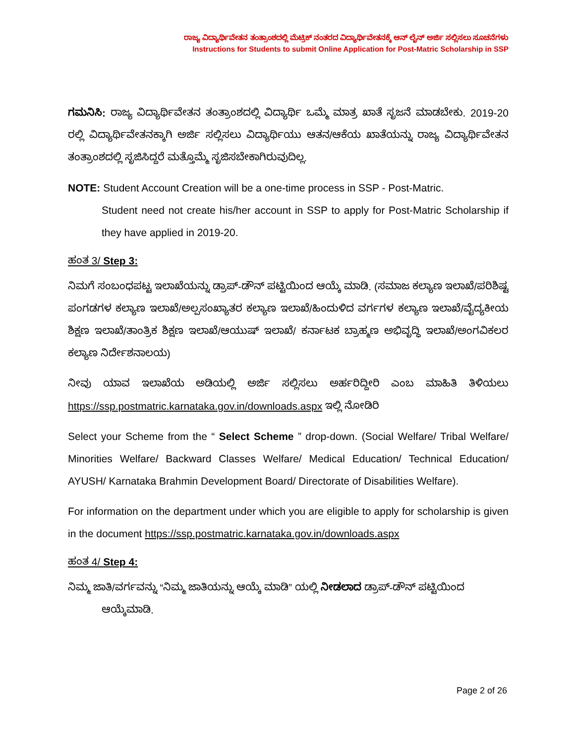ರಾಜ್ಯ ವಿದ್ಯಾರ್ಥಿವೇತನ ತಂತ್ರಾಂಶದಲ್ಲಿ ಮೆಟ್ರಿಕ್ ನಂತರದ ವಿದ್ಯಾರ್ಥಿವೇತನಕ್ಕೆ ಆನ್ ಲೈನ್ ಅರ್ಜಿ ಸಲ್ಲಿಸಲು ಸೂಚನೆಗಳು
Instructions for Students to submit Online Application for Post-Matric Scholarship in SSP
ಗಮನಿಸಿ: ರಾಜ್ಯ ವಿದ್ಯಾರ್ಥಿವೇತನ ತಂತ್ರಾಂಶದಲ್ಲಿ ವಿದ್ಯಾರ್ಥಿ ಒಮ್ಮೆ ಮಾತ್ರ ಖಾತೆ ಸೃಜನೆ ಮಾಡಬೇಕು. 2019-20 ರಲ್ಲಿ ವಿದ್ಯಾರ್ಥಿವೇತನಕ್ಕಾಗಿ ಅರ್ಜಿ ಸಲ್ಲಿಸಲು ವಿದ್ಯಾರ್ಥಿಯು ಆತನ/ಆಕೆಯ ಖಾತೆಯನ್ನು ರಾಜ್ಯ ವಿದ್ಯಾರ್ಥಿವೇತನ ತಂತ್ರಾಂಶದಲ್ಲಿ ಸೃಜಿಸಿದ್ದರೆ ಮತ್ತೊಮ್ಮೆ ಸೃಜಿಸಬೇಕಾಗಿರುವುದಿಲ್ಲ.
NOTE: Student Account Creation will be a one-time process in SSP - Post-Matric.
Student need not create his/her account in SSP to apply for Post-Matric Scholarship if they have applied in 2019-20.
ಹಂತ 3/ Step 3:
ನಿಮಗೆ ಸಂಬಂಧಪಟ್ಟ ಇಲಾಖೆಯನ್ನು ಡ್ರಾಪ್-ಡೌನ್ ಪಟ್ಟಿಯಿಂದ ಆಯ್ಕೆ ಮಾಡಿ. (ಸಮಾಜ ಕಲ್ಯಾಣ ಇಲಾಖೆ/ಪರಿಶಿಷ್ಟ ಪಂಗಡಗಳ ಕಲ್ಯಾಣ ಇಲಾಖೆ/ಅಲ್ಪಸಂಖ್ಯಾತರ ಕಲ್ಯಾಣ ಇಲಾಖೆ/ಹಿಂದುಳಿದ ವರ್ಗಗಳ ಕಲ್ಯಾಣ ಇಲಾಖೆ/ವೈದ್ಯಕೀಯ ಶಿಕ್ಷಣ ಇಲಾಖೆ/ತಾಂತ್ರಿಕ ಶಿಕ್ಷಣ ಇಲಾಖೆ/ಆಯುಷ್ ಇಲಾಖೆ/ ಕರ್ನಾಟಕ ಬ್ರಾಹ್ಮಣ ಅಭಿವೃದ್ಧಿ ಇಲಾಖೆ/ಅಂಗವಿಕಲರ ಕಲ್ಯಾಣ ನಿರ್ದೇಶನಾಲಯ)
ನೀವು ಯಾವ ಇಲಾಖೆಯ ಅಡಿಯಲ್ಲಿ ಅರ್ಜಿ ಸಲ್ಲಿಸಲು ಅರ್ಹರಿದ್ದೀರಿ ಎಂಬ ಮಾಹಿತಿ ತಿಳಿಯಲು https://ssp.postmatric.karnataka.gov.in/downloads.aspx ಇಲ್ಲಿ ನೋಡಿರಿ
Select your Scheme from the “ Select Scheme ” drop-down. (Social Welfare/ Tribal Welfare/ Minorities Welfare/ Backward Classes Welfare/ Medical Education/ Technical Education/ AYUSH/ Karnataka Brahmin Development Board/ Directorate of Disabilities Welfare).
For information on the department under which you are eligible to apply for scholarship is given in the document https://ssp.postmatric.karnataka.gov.in/downloads.aspx
ಹಂತ 4/ Step 4:
ನಿಮ್ಮ ಜಾತಿ/ವರ್ಗವನ್ನು “ನಿಮ್ಮ ಜಾತಿಯನ್ನು ಆಯ್ಕೆ ಮಾಡಿ” ಯಲ್ಲಿ ನೀಡಲಾದ ಡ್ರಾಪ್-ಡೌನ್ ಪಟ್ಟಿಯಿಂದ
ಆಯ್ಕೆಮಾಡಿ.
Page 2 of 26